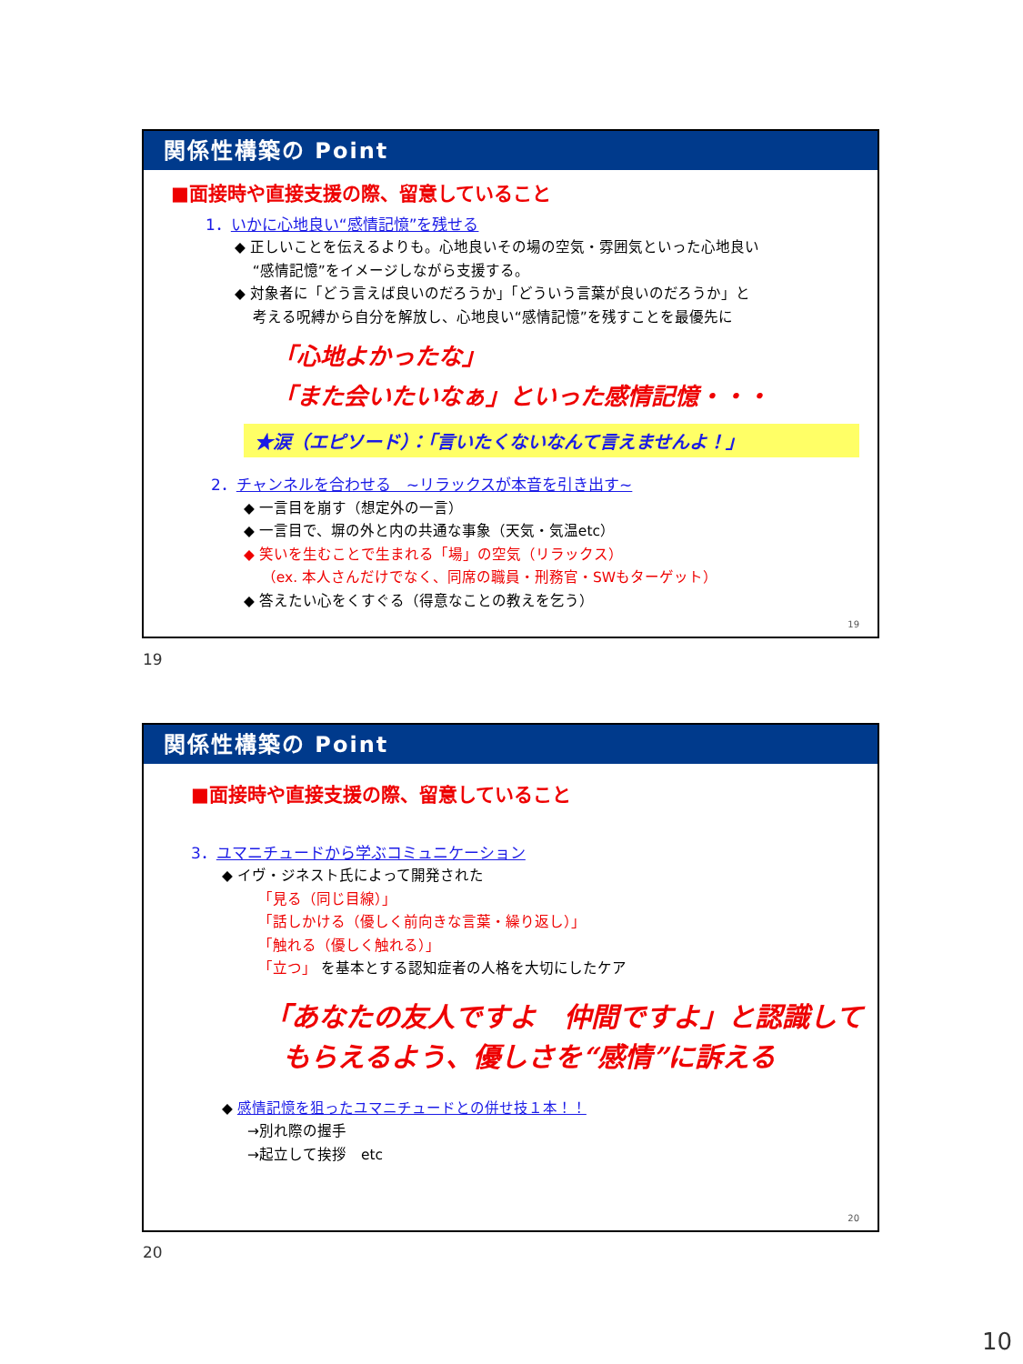関係性構築の Point
■面接時や直接支援の際、留意していること
1．いかに心地良い“感情記憶”を残せる
◆ 正しいことを伝えるよりも。心地良いその場の空気・雰囲気といった心地良い
“感情記憶”をイメージしながら支援する。
◆ 対象者に「どう言えば良いのだろうか」「どういう言葉が良いのだろうか」と
考える呪縛から自分を解放し、心地良い“感情記憶”を残すことを最優先に
「心地よかったな」
「また会いたいなぁ」といった感情記憶・・・
★涙（エピソード）：「言いたくないなんて言えませんよ！」
2．チャンネルを合わせる　~リラックスが本音を引き出す~
◆ 一言目を崩す（想定外の一言）
◆ 一言目で、塀の外と内の共通な事象（天気・気温etc）
◆ 笑いを生むことで生まれる「場」の空気（リラックス）
（ex. 本人さんだけでなく、同席の職員・刑務官・SWもターゲット）
◆ 答えたい心をくすぐる（得意なことの教えを乞う）
19
19
関係性構築の Point
■面接時や直接支援の際、留意していること
3．ユマニチュードから学ぶコミュニケーション
◆ イヴ・ジネスト氏によって開発された
「見る（同じ目線）」
「話しかける（優しく前向きな言葉・繰り返し）」
「触れる（優しく触れる）」
「立つ」 を基本とする認知症者の人格を大切にしたケア
「あなたの友人ですよ　仲間ですよ」と認識して
もらえるよう、優しさを“感情”に訴える
◆ 感情記憶を狙ったユマニチュードとの併せ技１本！！
→別れ際の握手
→起立して挨拶　etc
20
20
10